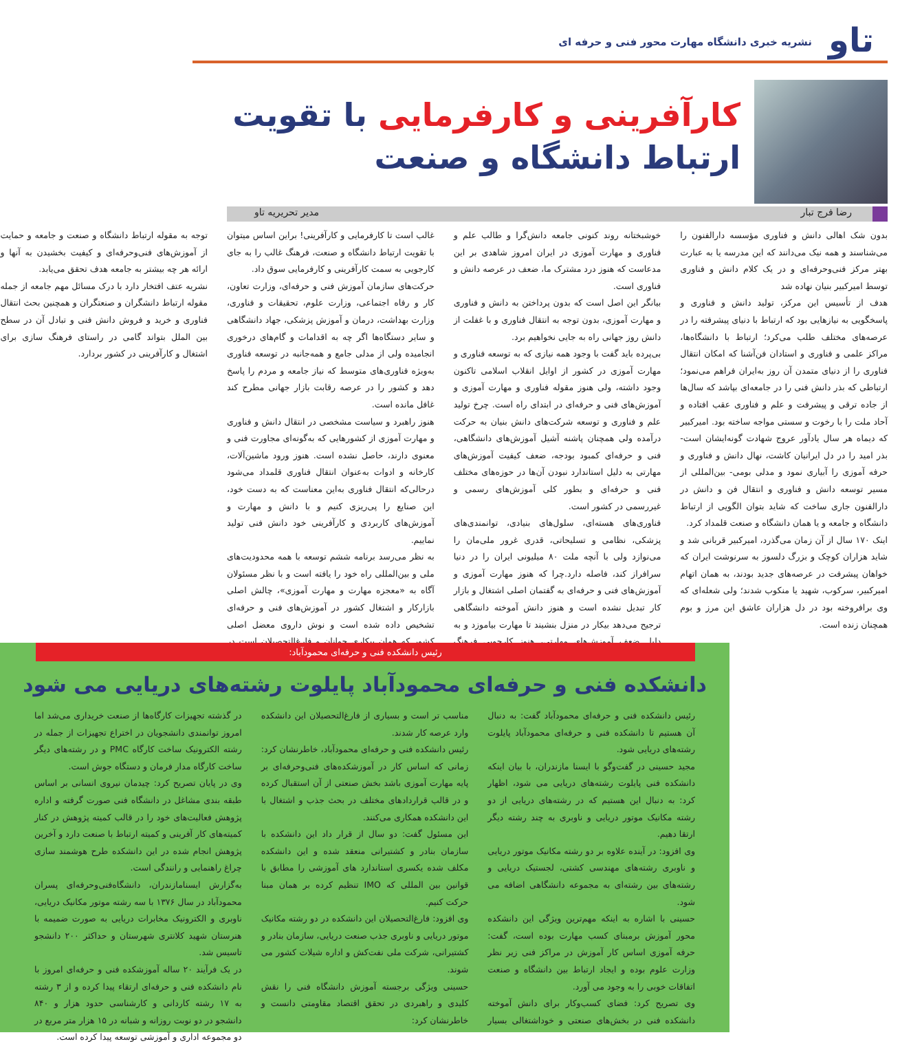تاو
نشریه خبری دانشگاه مهارت محور فنی و حرفه ای
کارآفرینی و کارفرمایی با تقویت ارتباط دانشگاه و صنعت
رضا فرج تبار مدیر تحریریه تاو
بدون شک اهالی دانش و فناوری مؤسسه دارالفنون را می‌شناسند و همه نیک می‌دانند که این مدرسه یا به عبارت بهتر مرکز فنی‌وحرفه‌ای و در یک کلام دانش و فناوری توسط امیرکبیر بنیان نهاده شد
هدف از تأسیس این مرکز، تولید دانش و فناوری و پاسخگویی به نیازهایی بود که ارتباط با دنیای پیشرفته را در عرصه‌های مختلف طلب می‌کرد؛ ارتباط با دانشگاه‌ها، مراکز علمی و فناوری و استادان فن‌آشنا که امکان انتقال فناوری را از دنیای متمدن آن روز به‌ایران فراهم می‌نمود؛ ارتباطی که بذر دانش فنی را در جامعه‌ای بپاشد که سال‌ها از جاده ترقی و پیشرفت و علم و فناوری عقب افتاده و آحاد ملت را با رخوت و سستی مواجه ساخته بود. امیرکبیر که دیماه هر سال یادآور عروج شهادت گونه‌ایشان است- بذر امید را در دل ایرانیان کاشت، نهال دانش و فناوری و حرفه آموزی را آبیاری نمود و مدلی بومی- بین‌المللی از مسیر توسعه دانش و فناوری و انتقال فن و دانش در دارالفنون جاری ساخت که شاید بتوان الگویی از ارتباط دانشگاه و جامعه و یا همان دانشگاه و صنعت قلمداد کرد.
اینک ۱۷۰ سال از آن زمان می‌گذرد، امیرکبیر قربانی شد و شاید هزاران کوچک و بزرگ دلسوز به سرنوشت ایران که خواهان پیشرفت در عرصه‌های جدید بودند، به همان اتهام امیرکبیر، سرکوب، شهید یا منکوب شدند؛ ولی شعله‌ای که وی برافروخته بود در دل هزاران عاشق این مرز و بوم همچنان زنده است.
خوشبختانه روند کنونی جامعه دانش‌گرا و طالب علم و فناوری و مهارت آموزی در ایران امروز شاهدی بر این مدعاست که هنوز درد مشترک ما، ضعف در عرصه دانش و فناوری است.
بیانگر این اصل است که بدون پرداختن به دانش و فناوری و مهارت آموزی، بدون توجه به انتقال فناوری و با غفلت از دانش روز جهانی راه به جایی نخواهیم برد.
بی‌پرده باید گفت با وجود همه نیازی که به توسعه فناوری و مهارت آموزی در کشور از اوایل انقلاب اسلامی تاکنون وجود داشته، ولی هنوز مقوله فناوری و مهارت آموزی و آموزش‌های فنی و حرفه‌ای در ابتدای راه است. چرخ تولید علم و فناوری و توسعه شرکت‌های دانش بنیان به حرکت درآمده ولی همچنان پاشنه آشیل آموزش‌های دانشگاهی، فنی و حرفه‌ای کمبود بودجه، ضعف کیفیت آموزش‌های مهارتی به دلیل استاندارد نبودن آن‌ها در حوزه‌های مختلف فنی و حرفه‌ای و بطور کلی آموزش‌های رسمی و غیررسمی در کشور است.
فناوری‌های هسته‌ای، سلول‌های بنیادی، توانمندی‌های پزشکی، نظامی و تسلیحاتی، قدری غرور ملی‌مان را می‌نوازد ولی با آنچه ملت ۸۰ میلیونی ایران را در دنیا سرافراز کند، فاصله دارد.چرا که هنوز مهارت آموزی و آموزش‌های فنی و حرفه‌ای به گفتمان اصلی اشتغال و بازار کار تبدیل نشده است و هنوز دانش آموخته دانشگاهی ترجیح می‌دهد بیکار در منزل بنشیند تا مهارت بیاموزد و به دلیل ضعف آموزش‌های مهارتی، هنوز کارجویی فرهنگ غالب است تا کارفرمایی و کارآفرینی! براین اساس میتوان با تقویت ارتباط دانشگاه و صنعت، فرهنگ غالب را به جای کارجویی به سمت کارآفرینی و کارفرمایی سوق داد.
حرکت‌های سازمان آموزش فنی و حرفه‌ای، وزارت تعاون، کار و رفاه اجتماعی، وزارت علوم، تحقیقات و فناوری، وزارت بهداشت، درمان و آموزش پزشکی، جهاد دانشگاهی و سایر دستگاه‌ها اگر چه به اقدامات و گام‌های درخوری انجامیده ولی از مدلی جامع و همه‌جانبه در توسعه فناوری به‌ویژه فناوری‌های متوسط که نیاز جامعه و مردم را پاسخ دهد و کشور را در عرصه رقابت بازار جهانی مطرح کند غافل مانده است.
هنوز راهبرد و سیاست مشخصی در انتقال دانش و فناوری و مهارت آموزی از کشورهایی که به‌گونه‌ای مجاورت فنی و معنوی دارند، حاصل نشده است. هنوز ورود ماشین‌آلات، کارخانه و ادوات به‌عنوان انتقال فناوری قلمداد می‌شود درحالی‌که انتقال فناوری به‌این معناست که به دست خود، این صنایع را پی‌ریزی کنیم و با دانش و مهارت و آموزش‌های کاربردی و کارآفرینی خود دانش فنی تولید نماییم.
به نظر می‌رسد برنامه ششم توسعه با همه محدودیت‌های ملی و بین‌المللی راه خود را یافته است و با نظر مسئولان آگاه به «معجزه مهارت و مهارت آموزی»، چالش اصلی بازارکار و اشتغال کشور در آموزش‌های فنی و حرفه‌ای تشخیص داده شده است و نوش داروی معضل اصلی کشور که همان بیکاری جوانان و فارغ‌التحصیلان است در توجه به مقوله ارتباط دانشگاه و صنعت و جامعه و حمایت از آموزش‌های فنی‌وحرفه‌ای و کیفیت بخشیدن به آنها و ارائه هر چه بیشتر به جامعه هدف تحقق می‌یابد.
نشریه عتف افتخار دارد با درک مسائل مهم جامعه از جمله مقوله ارتباط دانشگران و صنعتگران و همچنین بحث انتقال فناوری و خرید و فروش دانش فنی و تبادل آن در سطح بین الملل بتواند گامی در راستای فرهنگ سازی برای اشتغال و کارآفرینی در کشور بردارد.
رئیس دانشکده فنی و حرفه‌ای محمودآباد:
دانشکده فنی و حرفه‌ای محمودآباد پایلوت رشته‌های دریایی می شود
رئیس دانشکده فنی و حرفه‌ای محمودآباد گفت: به دنبال آن هستیم تا دانشکده فنی و حرفه‌ای محمودآباد پایلوت رشته‌های دریایی شود.
مجید حسینی در گفت‌وگو با ایسنا مازندران، با بیان اینکه دانشکده فنی پایلوت رشته‌های دریایی می شود، اظهار کرد: به دنبال این هستیم که در رشته‌های دریایی از دو رشته مکانیک موتور دریایی و ناوبری به چند رشته دیگر ارتقا دهیم.
وی افزود: در آینده علاوه بر دو رشته مکانیک موتور دریایی و ناوبری رشته‌های مهندسی کشتی، لجستیک دریایی و رشته‌های بین رشته‌ای به مجموعه دانشگاهی اضافه می شود.
حسینی با اشاره به اینکه مهم‌ترین ویژگی این دانشکده محور آموزش برمبنای کسب مهارت بوده است، گفت: حرفه آموزی اساس کار آموزش در مراکز فنی زیر نظر وزارت علوم بوده و ایجاد ارتباط بین دانشگاه و صنعت اتفاقات خوبی را به وجود می آورد.
وی تصریح کرد: فضای کسب‌وکار برای دانش آموخته دانشکده فنی در بخش‌های صنعتی و خوداشتغالی بسیار مناسب تر است و بسیاری از فارغ‌التحصیلان این دانشکده وارد عرصه کار شدند.
رئیس دانشکده فنی و حرفه‌ای محمودآباد، خاطرنشان کرد: زمانی که اساس کار در آموزشکده‌های فنی‌وحرفه‌ای بر پایه مهارت آموزی باشد بخش صنعتی از آن استقبال کرده و در قالب قراردادهای مختلف در بحث جذب و اشتغال با این دانشکده همکاری می‌کنند.
این مسئول گفت: دو سال از قرار داد این دانشکده با سازمان بنادر و کشتیرانی منعقد شده و این دانشکده مکلف شده یکسری استاندارد های آموزشی را مطابق با قوانین بین المللی که IMO تنظیم کرده بر همان مبنا حرکت کنیم.
وی افزود: فارغ‌التحصیلان این دانشکده در دو رشته مکانیک موتور دریایی و ناوبری جذب صنعت دریایی، سازمان بنادر و کشتیرانی، شرکت ملی نفت‌کش و اداره شیلات کشور می شوند.
حسینی ویژگی برجسته آموزش دانشگاه فنی را نقش کلیدی و راهبردی در تحقق اقتصاد مقاومتی دانست و خاطرنشان کرد:
در گذشته تجهیزات کارگاه‌ها از صنعت خریداری می‌شد اما امروز توانمندی دانشجویان در اختراع تجهیزات از جمله در رشته الکترونیک ساخت کارگاه PMC و در رشته‌های دیگر ساخت کارگاه مدار فرمان و دستگاه جوش است.
وی در پایان تصریح کرد: چیدمان نیروی انسانی بر اساس طبقه بندی مشاغل در دانشگاه فنی صورت گرفته و اداره پژوهش فعالیت‌های خود را در قالب کمیته پژوهش در کنار کمیته‌های کار آفرینی و کمیته ارتباط با صنعت دارد و آخرین پژوهش انجام شده در این دانشکده طرح هوشمند سازی چراغ راهنمایی و رانندگی است.
به‌گزارش ایسنامازندران، دانشگاه‌فنی‌وحرفه‌ای پسران محمودآباد در سال ۱۳۷۶ با سه رشته موتور مکانیک دریایی، ناوبری و الکترونیک مخابرات دریایی به صورت ضمیمه با هنرستان شهید کلانتری شهرستان و حداکثر ۲۰۰ دانشجو تاسیس شد.
در یک فرآیند ۲۰ ساله آموزشکده فنی و حرفه‌ای امروز با نام دانشکده فنی و حرفه‌ای ارتقاء پیدا کرده و از ۳ رشته به ۱۷ رشته کاردانی و کارشناسی حدود هزار و ۸۴۰ دانشجو در دو نوبت روزانه و شبانه در ۱۵ هزار متر مربع در دو مجموعه اداری و آموزشی توسعه پیدا کرده است.